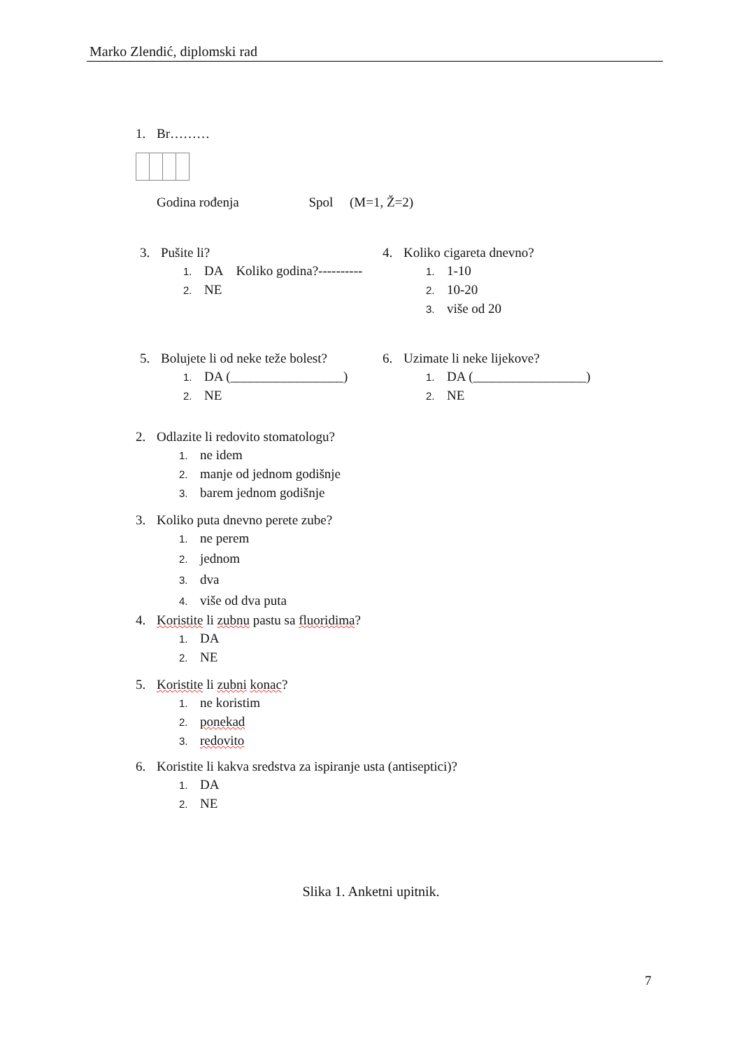Marko Zlendić, diplomski rad
1. Br………
Godina rođenja Spol (M=1, Ž=2)
3. Pušite li?
1. DA Koliko godina?----------
2. NE
4. Koliko cigareta dnevno?
1. 1-10
2. 10-20
3. više od 20
5. Bolujete li od neke teže bolest?
1. DA (_________________)
2. NE
6. Uzimate li neke lijekove?
1. DA (_________________)
2. NE
2. Odlazite li redovito stomatologu?
1. ne idem
2. manje od jednom godišnje
3. barem jednom godišnje
3. Koliko puta dnevno perete zube?
1. ne perem
2. jednom
3. dva
4. više od dva puta
4. Koristite li zubnu pastu sa fluoridima?
1. DA
2. NE
5. Koristite li zubni konac?
1. ne koristim
2. ponekad
3. redovito
6. Koristite li kakva sredstva za ispiranje usta (antiseptici)?
1. DA
2. NE
Slika 1. Anketni upitnik.
7